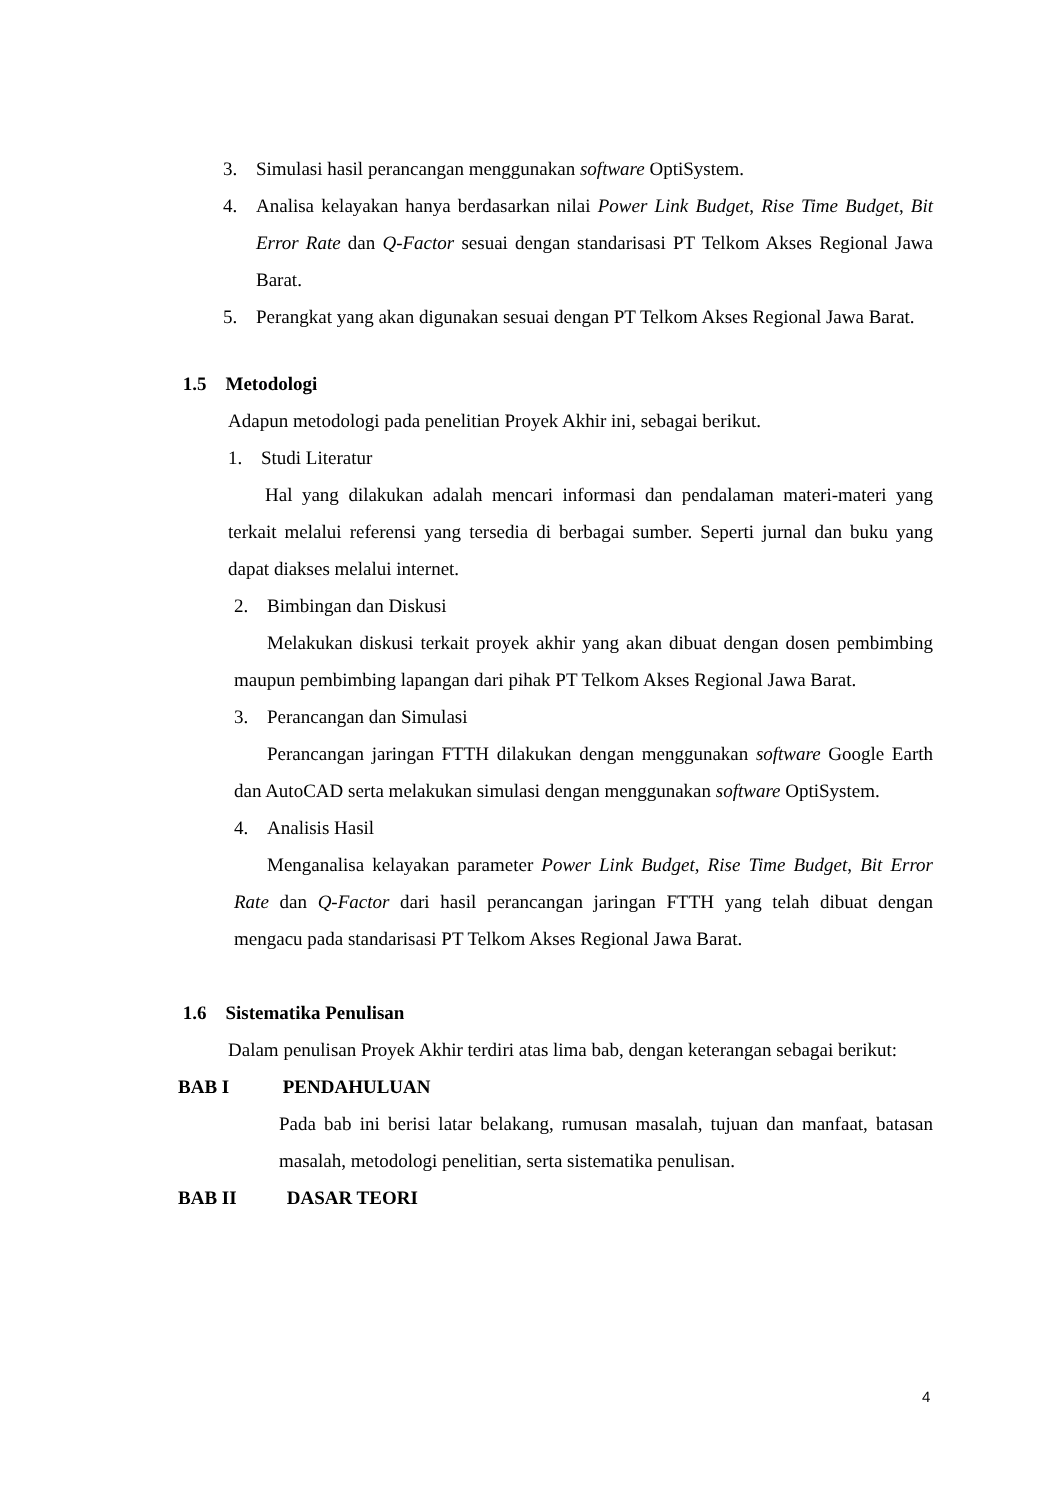3. Simulasi hasil perancangan menggunakan software OptiSystem.
4. Analisa kelayakan hanya berdasarkan nilai Power Link Budget, Rise Time Budget, Bit Error Rate dan Q-Factor sesuai dengan standarisasi PT Telkom Akses Regional Jawa Barat.
5. Perangkat yang akan digunakan sesuai dengan PT Telkom Akses Regional Jawa Barat.
1.5 Metodologi
Adapun metodologi pada penelitian Proyek Akhir ini, sebagai berikut.
1. Studi Literatur
Hal yang dilakukan adalah mencari informasi dan pendalaman materi-materi yang terkait melalui referensi yang tersedia di berbagai sumber. Seperti jurnal dan buku yang dapat diakses melalui internet.
2. Bimbingan dan Diskusi
Melakukan diskusi terkait proyek akhir yang akan dibuat dengan dosen pembimbing maupun pembimbing lapangan dari pihak PT Telkom Akses Regional Jawa Barat.
3. Perancangan dan Simulasi
Perancangan jaringan FTTH dilakukan dengan menggunakan software Google Earth dan AutoCAD serta melakukan simulasi dengan menggunakan software OptiSystem.
4. Analisis Hasil
Menganalisa kelayakan parameter Power Link Budget, Rise Time Budget, Bit Error Rate dan Q-Factor dari hasil perancangan jaringan FTTH yang telah dibuat dengan mengacu pada standarisasi PT Telkom Akses Regional Jawa Barat.
1.6 Sistematika Penulisan
Dalam penulisan Proyek Akhir terdiri atas lima bab, dengan keterangan sebagai berikut:
BAB I PENDAHULUAN
Pada bab ini berisi latar belakang, rumusan masalah, tujuan dan manfaat, batasan masalah, metodologi penelitian, serta sistematika penulisan.
BAB II DASAR TEORI
4